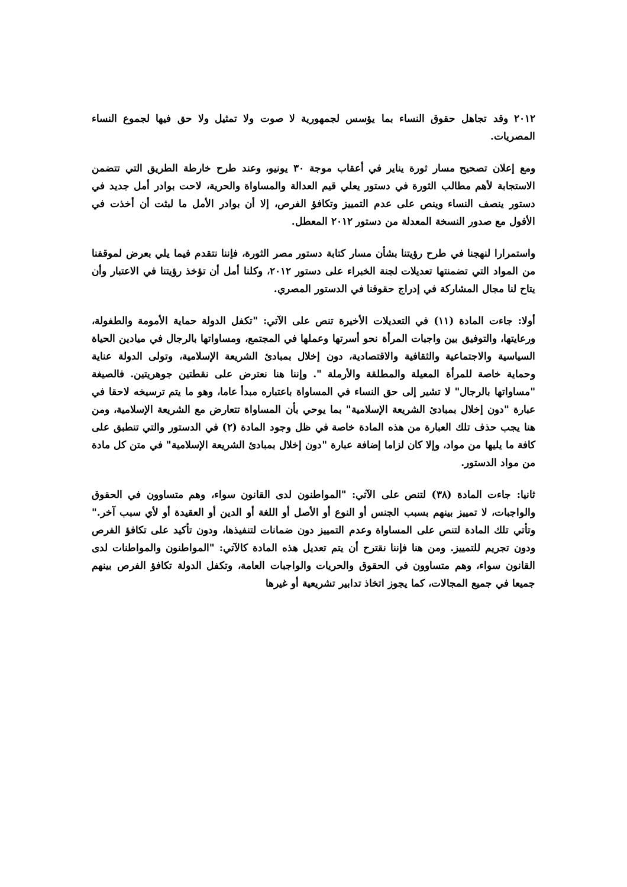٢٠١٢ وقد تجاهل حقوق النساء بما يؤسس لجمهورية لا صوت ولا تمثيل ولا حق فيها لجموع النساء المصريات.
ومع إعلان تصحيح مسار ثورة يناير في أعقاب موجة ٣٠ يونيو، وعند طرح خارطة الطريق التي تتضمن الاستجابة لأهم مطالب الثورة في دستور يعلي قيم العدالة والمساواة والحرية، لاحت بوادر أمل جديد في دستور ينصف النساء وينص على عدم التمييز وتكافؤ الفرص، إلا أن بوادر الأمل ما لبثت أن أخذت في الأفول مع صدور النسخة المعدلة من دستور ٢٠١٢ المعطل.
واستمرارا لنهجنا في طرح رؤيتنا بشأن مسار كتابة دستور مصر الثورة، فإننا نتقدم فيما يلي بعرض لموقفنا من المواد التي تضمنتها تعديلات لجنة الخبراء على دستور ٢٠١٢، وكلنا أمل أن تؤخذ رؤيتنا في الاعتبار وأن يتاح لنا مجال المشاركة في إدراج حقوقنا في الدستور المصري.
أولا: جاءت المادة (١١) في التعديلات الأخيرة تنص على الآتي: "تكفل الدولة حماية الأمومة والطفولة، ورعايتها، والتوفيق بين واجبات المرأة نحو أسرتها وعملها في المجتمع، ومساواتها بالرجال في ميادين الحياة السياسية والاجتماعية والثقافية والاقتصادية، دون إخلال بمبادئ الشريعة الإسلامية، وتولى الدولة عناية وحماية خاصة للمرأة المعيلة والمطلقة والأرملة ". وإننا هنا نعترض على نقطتين جوهريتين. فالصيغة "مساواتها بالرجال" لا تشير إلى حق النساء في المساواة باعتباره مبدأ عاما، وهو ما يتم ترسيخه لاحقا في عبارة "دون إخلال بمبادئ الشريعة الإسلامية" بما يوحي بأن المساواة تتعارض مع الشريعة الإسلامية، ومن هنا يجب حذف تلك العبارة من هذه المادة خاصة في ظل وجود المادة (٢) في الدستور والتي تنطبق على كافة ما يليها من مواد، وإلا كان لزاما إضافة عبارة "دون إخلال بمبادئ الشريعة الإسلامية" في متن كل مادة من مواد الدستور.
ثانيا: جاءت المادة (٣٨) لتنص على الآتي: "المواطنون لدى القانون سواء، وهم متساوون في الحقوق والواجبات، لا تمييز بينهم بسبب الجنس أو النوع أو الأصل أو اللغة أو الدين أو العقيدة أو لأي سبب آخر." وتأتي تلك المادة لتنص على المساواة وعدم التمييز دون ضمانات لتنفيذها، ودون تأكيد على تكافؤ الفرص ودون تجريم للتمييز. ومن هنا فإننا نقترح أن يتم تعديل هذه المادة كالآتي: "المواطنون والمواطنات لدى القانون سواء، وهم متساوون في الحقوق والحريات والواجبات العامة، وتكفل الدولة تكافؤ الفرص بينهم جميعا في جميع المجالات، كما يجوز اتخاذ تدابير تشريعية أو غيرها